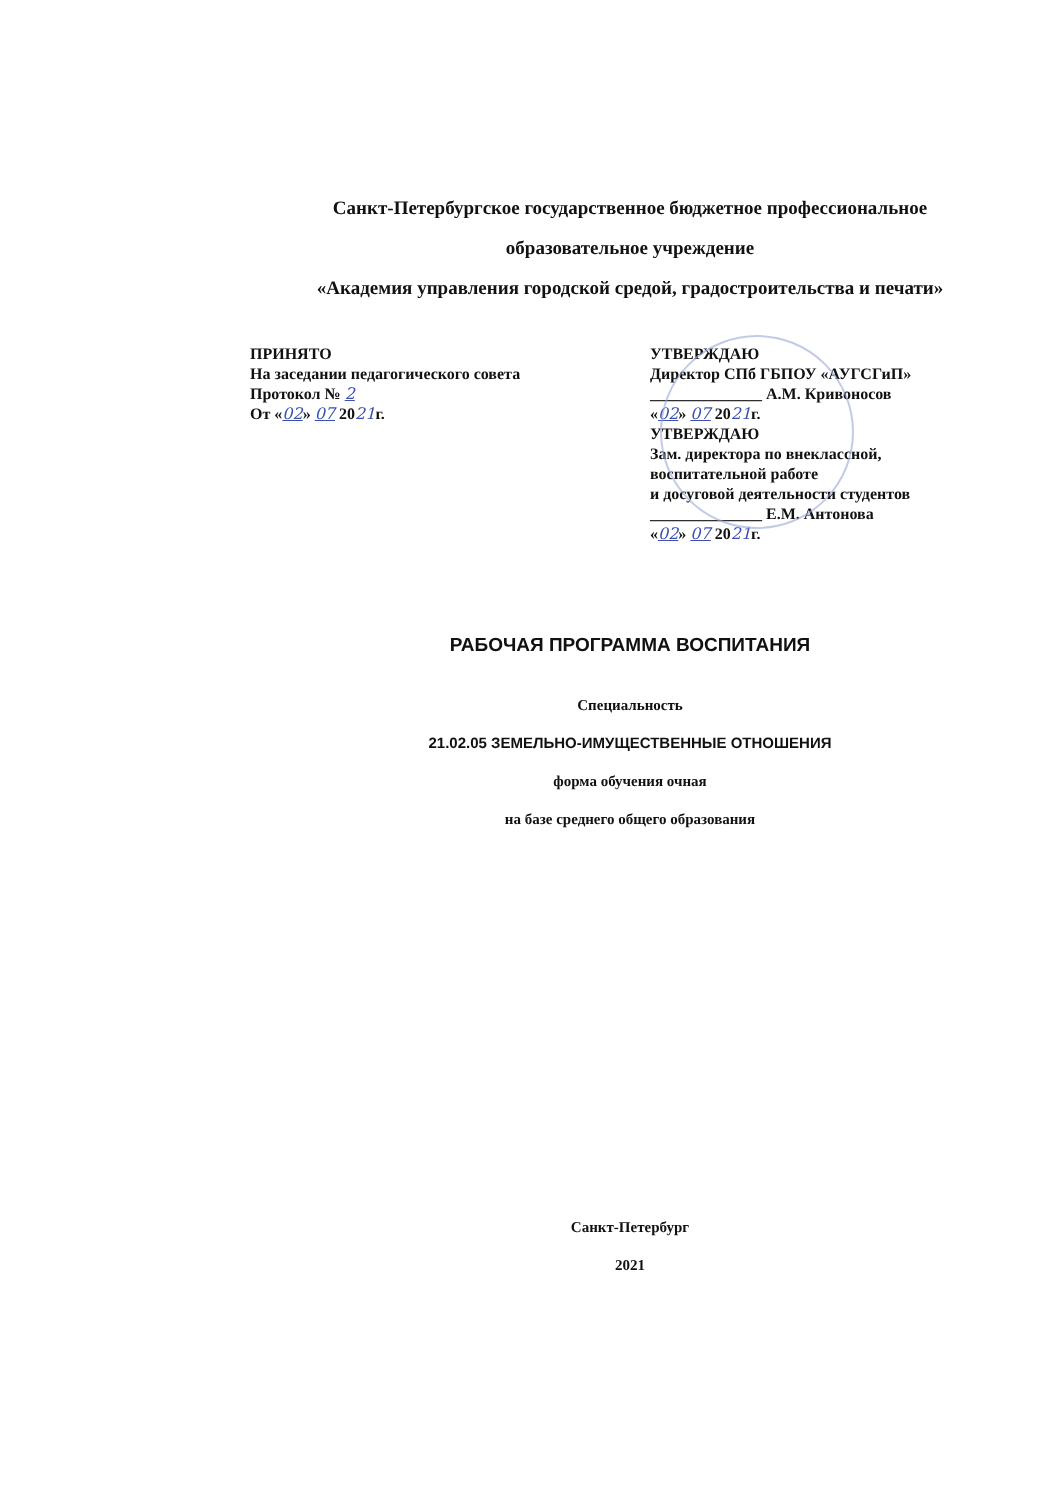Санкт-Петербургское государственное бюджетное профессиональное
образовательное учреждение
«Академия управления городской средой, градостроительства и печати»
ПРИНЯТО
На заседании педагогического совета
Протокол № 2
От «02» 07 2021г.
УТВЕРЖДАЮ
Директор СПб ГБПОУ «АУГСГиП»
______________ А.М. Кривоносов
«02» 07 2021г.
УТВЕРЖДАЮ
Зам. директора по внеклассной, воспитательной работе
и досуговой деятельности студентов
______________ Е.М. Антонова
«02» 07 2021г.
РАБОЧАЯ ПРОГРАММА ВОСПИТАНИЯ
Специальность
21.02.05 ЗЕМЕЛЬНО-ИМУЩЕСТВЕННЫЕ ОТНОШЕНИЯ
форма обучения очная
на базе среднего общего образования
Санкт-Петербург
2021